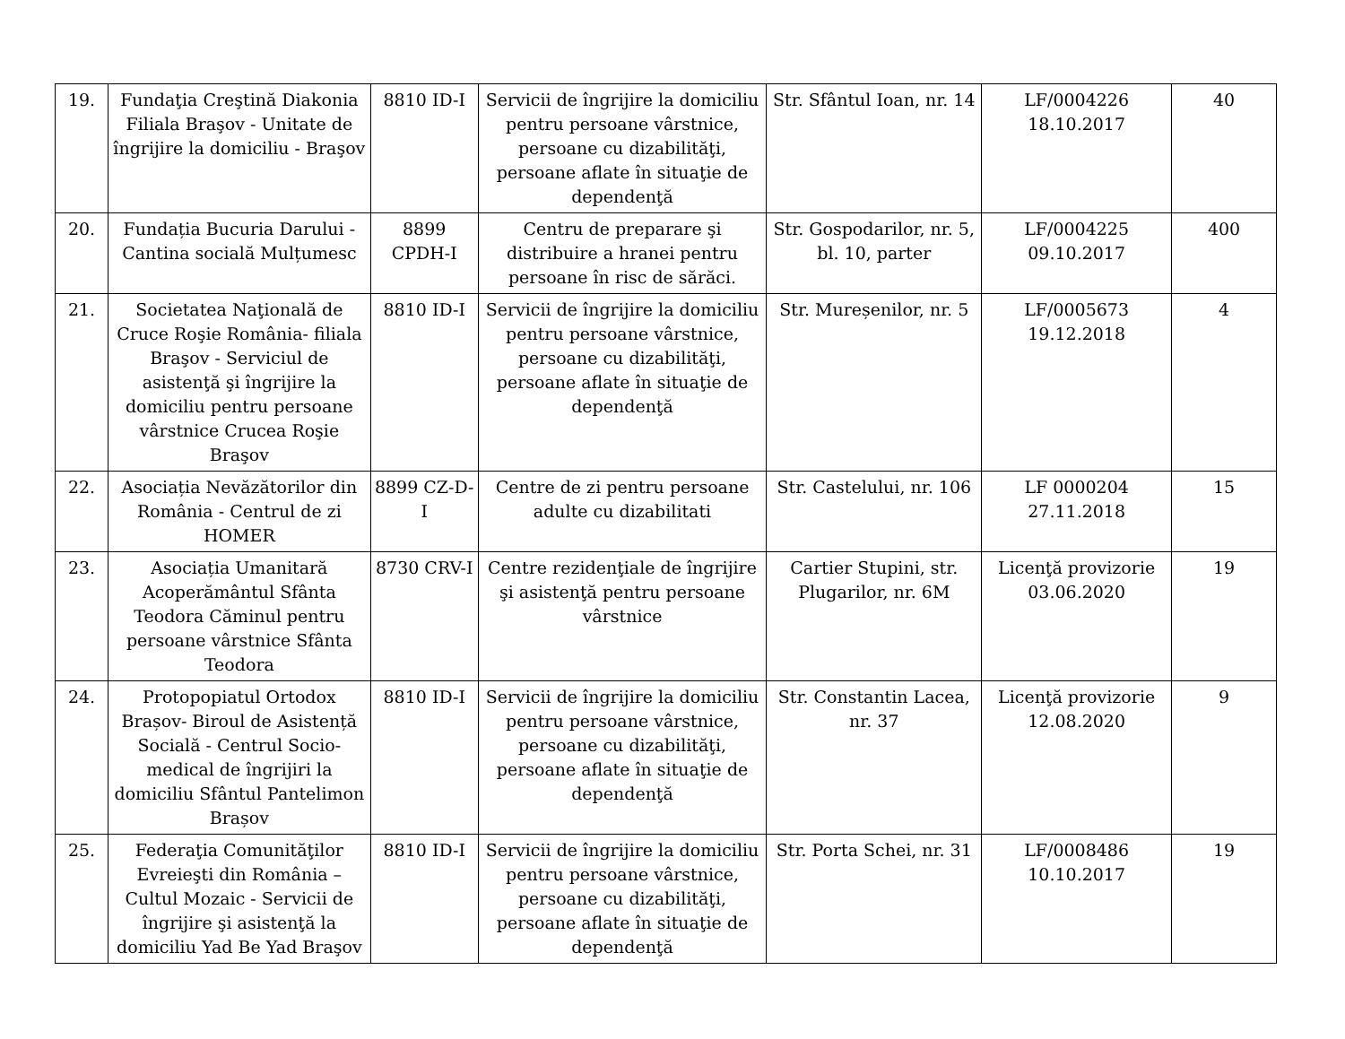| 19. | Fundaţia Creştină Diakonia Filiala Braşov - Unitate de îngrijire la domiciliu - Braşov | 8810 ID-I | Servicii de îngrijire la domiciliu pentru persoane vârstnice, persoane cu dizabilităţi, persoane aflate în situaţie de dependenţă | Str. Sfântul Ioan, nr. 14 | LF/0004226 18.10.2017 | 40 |
| 20. | Fundația Bucuria Darului - Cantina socială Mulțumesc | 8899 CPDH-I | Centru de preparare şi distribuire a hranei pentru persoane în risc de sărăci. | Str. Gospodarilor, nr. 5, bl. 10, parter | LF/0004225 09.10.2017 | 400 |
| 21. | Societatea Naţională de Cruce Roşie România- filiala Braşov - Serviciul de asistenţă şi îngrijire la domiciliu pentru persoane vârstnice Crucea Roşie Braşov | 8810 ID-I | Servicii de îngrijire la domiciliu pentru persoane vârstnice, persoane cu dizabilităţi, persoane aflate în situaţie de dependenţă | Str. Mureșenilor, nr. 5 | LF/0005673 19.12.2018 | 4 |
| 22. | Asociația Nevăzătorilor din România - Centrul de zi HOMER | 8899 CZ-D-I | Centre de zi pentru persoane adulte cu dizabilitati | Str. Castelului, nr. 106 | LF 0000204 27.11.2018 | 15 |
| 23. | Asociația Umanitară Acoperământul Sfânta Teodora Căminul pentru persoane vârstnice Sfânta Teodora | 8730 CRV-I | Centre rezidenţiale de îngrijire şi asistenţă pentru persoane vârstnice | Cartier Stupini, str. Plugarilor, nr. 6M | Licenţă provizorie 03.06.2020 | 19 |
| 24. | Protopopiatul Ortodox Brașov- Biroul de Asistență Socială - Centrul Socio-medical de îngrijiri la domiciliu Sfântul Pantelimon Brașov | 8810 ID-I | Servicii de îngrijire la domiciliu pentru persoane vârstnice, persoane cu dizabilităţi, persoane aflate în situaţie de dependenţă | Str. Constantin Lacea, nr. 37 | Licenţă provizorie 12.08.2020 | 9 |
| 25. | Federaţia Comunităţilor Evreieşti din România – Cultul Mozaic - Servicii de îngrijire şi asistenţă la domiciliu Yad Be Yad Braşov | 8810 ID-I | Servicii de îngrijire la domiciliu pentru persoane vârstnice, persoane cu dizabilităţi, persoane aflate în situaţie de dependenţă | Str. Porta Schei, nr. 31 | LF/0008486 10.10.2017 | 19 |